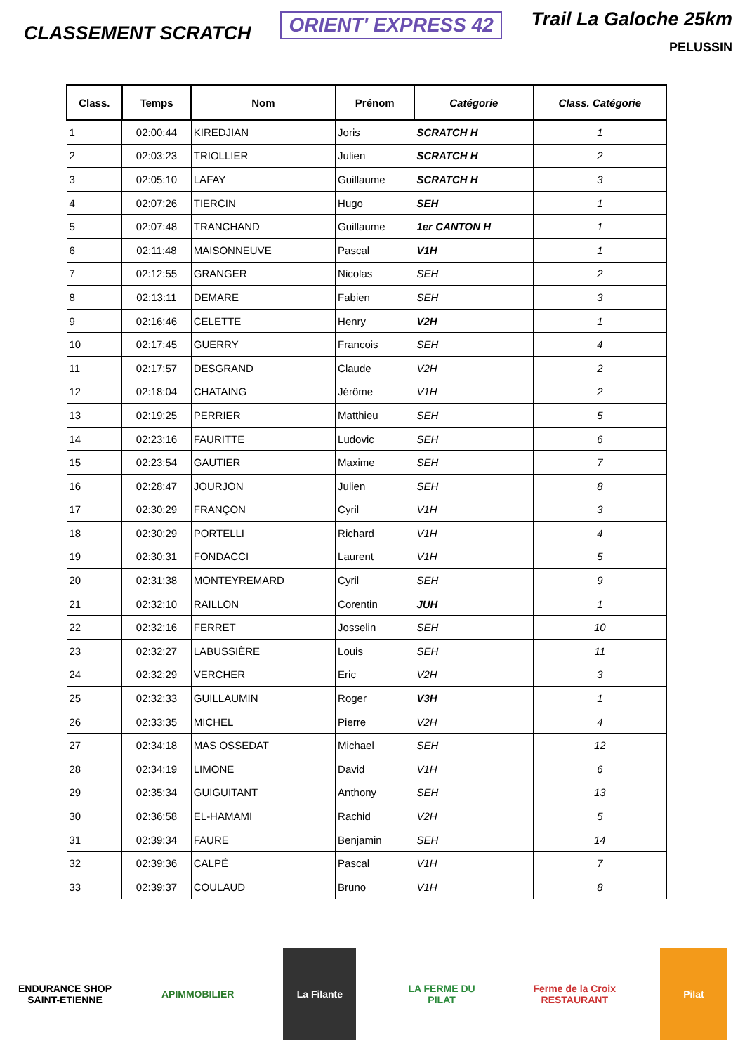CLASSEMENT SCRATCH
ORIENT' EXPRESS 42
Trail La Galoche 25km
PELUSSIN
| Class. | Temps | Nom | Prénom | Catégorie | Class. Catégorie |
| --- | --- | --- | --- | --- | --- |
| 1 | 02:00:44 | KIREDJIAN | Joris | SCRATCH H | 1 |
| 2 | 02:03:23 | TRIOLLIER | Julien | SCRATCH H | 2 |
| 3 | 02:05:10 | LAFAY | Guillaume | SCRATCH H | 3 |
| 4 | 02:07:26 | TIERCIN | Hugo | SEH | 1 |
| 5 | 02:07:48 | TRANCHAND | Guillaume | 1er CANTON H | 1 |
| 6 | 02:11:48 | MAISONNEUVE | Pascal | V1H | 1 |
| 7 | 02:12:55 | GRANGER | Nicolas | SEH | 2 |
| 8 | 02:13:11 | DEMARE | Fabien | SEH | 3 |
| 9 | 02:16:46 | CELETTE | Henry | V2H | 1 |
| 10 | 02:17:45 | GUERRY | Francois | SEH | 4 |
| 11 | 02:17:57 | DESGRAND | Claude | V2H | 2 |
| 12 | 02:18:04 | CHATAING | Jérôme | V1H | 2 |
| 13 | 02:19:25 | PERRIER | Matthieu | SEH | 5 |
| 14 | 02:23:16 | FAURITTE | Ludovic | SEH | 6 |
| 15 | 02:23:54 | GAUTIER | Maxime | SEH | 7 |
| 16 | 02:28:47 | JOURJON | Julien | SEH | 8 |
| 17 | 02:30:29 | FRANÇON | Cyril | V1H | 3 |
| 18 | 02:30:29 | PORTELLI | Richard | V1H | 4 |
| 19 | 02:30:31 | FONDACCI | Laurent | V1H | 5 |
| 20 | 02:31:38 | MONTEYREMARD | Cyril | SEH | 9 |
| 21 | 02:32:10 | RAILLON | Corentin | JUH | 1 |
| 22 | 02:32:16 | FERRET | Josselin | SEH | 10 |
| 23 | 02:32:27 | LABUSSIÈRE | Louis | SEH | 11 |
| 24 | 02:32:29 | VERCHER | Eric | V2H | 3 |
| 25 | 02:32:33 | GUILLAUMIN | Roger | V3H | 1 |
| 26 | 02:33:35 | MICHEL | Pierre | V2H | 4 |
| 27 | 02:34:18 | MAS OSSEDAT | Michael | SEH | 12 |
| 28 | 02:34:19 | LIMONE | David | V1H | 6 |
| 29 | 02:35:34 | GUIGUITANT | Anthony | SEH | 13 |
| 30 | 02:36:58 | EL-HAMAMI | Rachid | V2H | 5 |
| 31 | 02:39:34 | FAURE | Benjamin | SEH | 14 |
| 32 | 02:39:36 | CALPÉ | Pascal | V1H | 7 |
| 33 | 02:39:37 | COULAUD | Bruno | V1H | 8 |
ENDURANCE SHOP SAINT-ETIENNE
APIMMOBILIER La Filante LA FERME DU PILAT
Ferme de la Croix RESTAURANT
Pilat